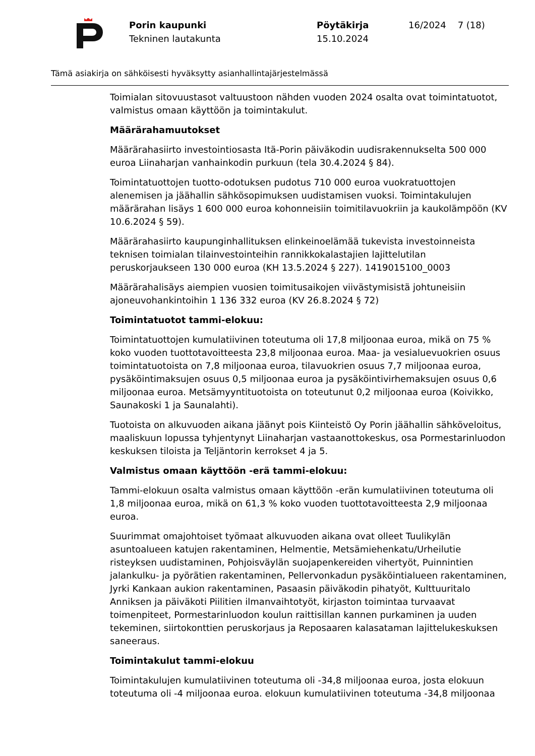Porin kaupunki
Tekninen lautakunta
Pöytäkirja
15.10.2024
16/2024 7 (18)
Tämä asiakirja on sähköisesti hyväksytty asianhallintajärjestelmässä
Toimialan sitovuustasot valtuustoon nähden vuoden 2024 osalta ovat toimintatuotot, valmistus omaan käyttöön ja toimintakulut.
Määrärahamuutokset
Määrärahasiirto investointiosasta Itä-Porin päiväkodin uudisrakennukselta 500 000 euroa Liinaharjan vanhainkodin purkuun (tela 30.4.2024 § 84).
Toimintatuottojen tuotto-odotuksen pudotus 710 000 euroa vuokratuottojen alenemisen ja jäähallin sähkösopimuksen uudistamisen vuoksi. Toimintakulujen määrärahan lisäys 1 600 000 euroa kohonneisiin toimitilavuokriin ja kaukolämpöön (KV 10.6.2024 § 59).
Määrärahasiirto kaupunginhallituksen elinkeinoelämää tukevista investoinneista teknisen toimialan tilainvestointeihin rannikkokalastajien lajittelutilan peruskorjaukseen 130 000 euroa (KH 13.5.2024 § 227). 1419015100_0003
Määrärahalisäys aiempien vuosien toimitusaikojen viivästymisistä johtuneisiin ajoneuvohankintoihin 1 136 332 euroa (KV 26.8.2024 § 72)
Toimintatuotot tammi-elokuu:
Toimintatuottojen kumulatiivinen toteutuma oli 17,8 miljoonaa euroa, mikä on 75 % koko vuoden tuottotavoitteesta 23,8 miljoonaa euroa. Maa- ja vesialuevuokrien osuus toimintatuotoista on 7,8 miljoonaa euroa, tilavuokrien osuus 7,7 miljoonaa euroa, pysäköintimaksujen osuus 0,5 miljoonaa euroa ja pysäköintivirhemaksujen osuus 0,6 miljoonaa euroa. Metsämyyntituotoista on toteutunut 0,2 miljoonaa euroa (Koivikko, Saunakoski 1 ja Saunalahti).
Tuotoista on alkuvuoden aikana jäänyt pois Kiinteistö Oy Porin jäähallin sähköveloitus, maaliskuun lopussa tyhjentynyt Liinaharjan vastaanottokeskus, osa Pormestarinluodon keskuksen tiloista ja Teljäntorin kerrokset 4 ja 5.
Valmistus omaan käyttöön -erä tammi-elokuu:
Tammi-elokuun osalta valmistus omaan käyttöön -erän kumulatiivinen toteutuma oli 1,8 miljoonaa euroa, mikä on 61,3 % koko vuoden tuottotavoitteesta 2,9 miljoonaa euroa.
Suurimmat omajohtoiset työmaat alkuvuoden aikana ovat olleet Tuulikylän asuntoalueen katujen rakentaminen, Helmentie, Metsämiehenkatu/Urheilutie risteyksen uudistaminen, Pohjoisväylän suojapenkereiden vihertyöt, Puinnintien jalankulku- ja pyörätien rakentaminen, Pellervonkadun pysäköintialueen rakentaminen, Jyrki Kankaan aukion rakentaminen, Pasaasin päiväkodin pihatyöt, Kulttuuritalo Anniksen ja päiväkoti Piilitien ilmanvaihtotyöt, kirjaston toimintaa turvaavat toimenpiteet, Pormestarinluodon koulun raittisillan kannen purkaminen ja uuden tekeminen, siirtokonttien peruskorjaus ja Reposaaren kalasataman lajittelukeskuksen saneeraus.
Toimintakulut tammi-elokuu
Toimintakulujen kumulatiivinen toteutuma oli -34,8 miljoonaa euroa, josta elokuun toteutuma oli -4 miljoonaa euroa. elokuun kumulatiivinen toteutuma -34,8 miljoonaa